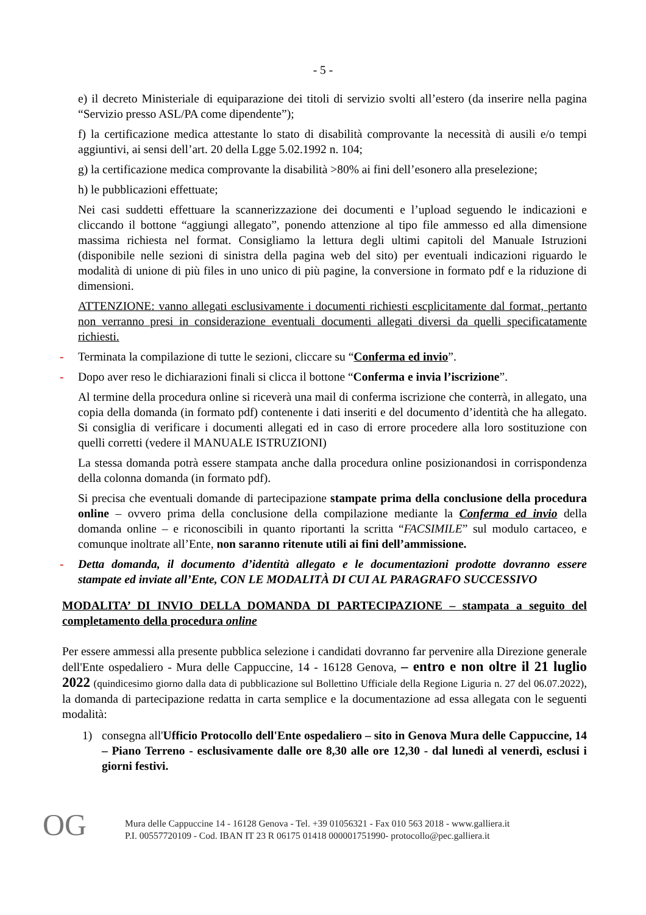- 5 -
e) il decreto Ministeriale di equiparazione dei titoli di servizio svolti all’estero (da inserire nella pagina “Servizio presso ASL/PA come dipendente”);
f) la certificazione medica attestante lo stato di disabilità comprovante la necessità di ausili e/o tempi aggiuntivi, ai sensi dell’art. 20 della Lgge 5.02.1992 n. 104;
g) la certificazione medica comprovante la disabilità >80% ai fini dell’esonero alla preselezione;
h) le pubblicazioni effettuate;
Nei casi suddetti effettuare la scannerizzazione dei documenti e l’upload seguendo le indicazioni e cliccando il bottone “aggiungi allegato”, ponendo attenzione al tipo file ammesso ed alla dimensione massima richiesta nel format. Consigliamo la lettura degli ultimi capitoli del Manuale Istruzioni (disponibile nelle sezioni di sinistra della pagina web del sito) per eventuali indicazioni riguardo le modalità di unione di più files in uno unico di più pagine, la conversione in formato pdf e la riduzione di dimensioni.
ATTENZIONE: vanno allegati esclusivamente i documenti richiesti escplicitamente dal format, pertanto non verranno presi in considerazione eventuali documenti allegati diversi da quelli specificatamente richiesti.
- Terminata la compilazione di tutte le sezioni, cliccare su “Conferma ed invio”.
- Dopo aver reso le dichiarazioni finali si clicca il bottone “Conferma e invia l’iscrizione”.
Al termine della procedura online si riceverà una mail di conferma iscrizione che conterrà, in allegato, una copia della domanda (in formato pdf) contenente i dati inseriti e del documento d’identità che ha allegato. Si consiglia di verificare i documenti allegati ed in caso di errore procedere alla loro sostituzione con quelli corretti (vedere il MANUALE ISTRUZIONI)
La stessa domanda potrà essere stampata anche dalla procedura online posizionandosi in corrispondenza della colonna domanda (in formato pdf).
Si precisa che eventuali domande di partecipazione stampate prima della conclusione della procedura online – ovvero prima della conclusione della compilazione mediante la Conferma ed invio della domanda online – e riconoscibili in quanto riportanti la scritta “FACSIMILE” sul modulo cartaceo, e comunque inoltrate all’Ente, non saranno ritenute utili ai fini dell’ammissione.
- Detta domanda, il documento d’identità allegato e le documentazioni prodotte dovranno essere stampate ed inviate all’Ente, CON LE MODALITÀ DI CUI AL PARAGRAFO SUCCESSIVO
MODALITA’ DI INVIO DELLA DOMANDA DI PARTECIPAZIONE – stampata a seguito del completamento della procedura online
Per essere ammessi alla presente pubblica selezione i candidati dovranno far pervenire alla Direzione generale dell'Ente ospedaliero - Mura delle Cappuccine, 14 - 16128 Genova, – entro e non oltre il 21 luglio 2022 (quindicesimo giorno dalla data di pubblicazione sul Bollettino Ufficiale della Regione Liguria n. 27 del 06.07.2022), la domanda di partecipazione redatta in carta semplice e la documentazione ad essa allegata con le seguenti modalità:
1) consegna all'Ufficio Protocollo dell'Ente ospedaliero – sito in Genova Mura delle Cappuccine, 14 – Piano Terreno - esclusivamente dalle ore 8,30 alle ore 12,30 - dal lunedì al venerdì, esclusi i giorni festivi.
OG
Mura delle Cappuccine 14 - 16128 Genova - Tel. +39 01056321 - Fax 010 563 2018 - www.galliera.it
P.I. 00557720109 - Cod. IBAN IT 23 R 06175 01418 000001751990- protocollo@pec.galliera.it